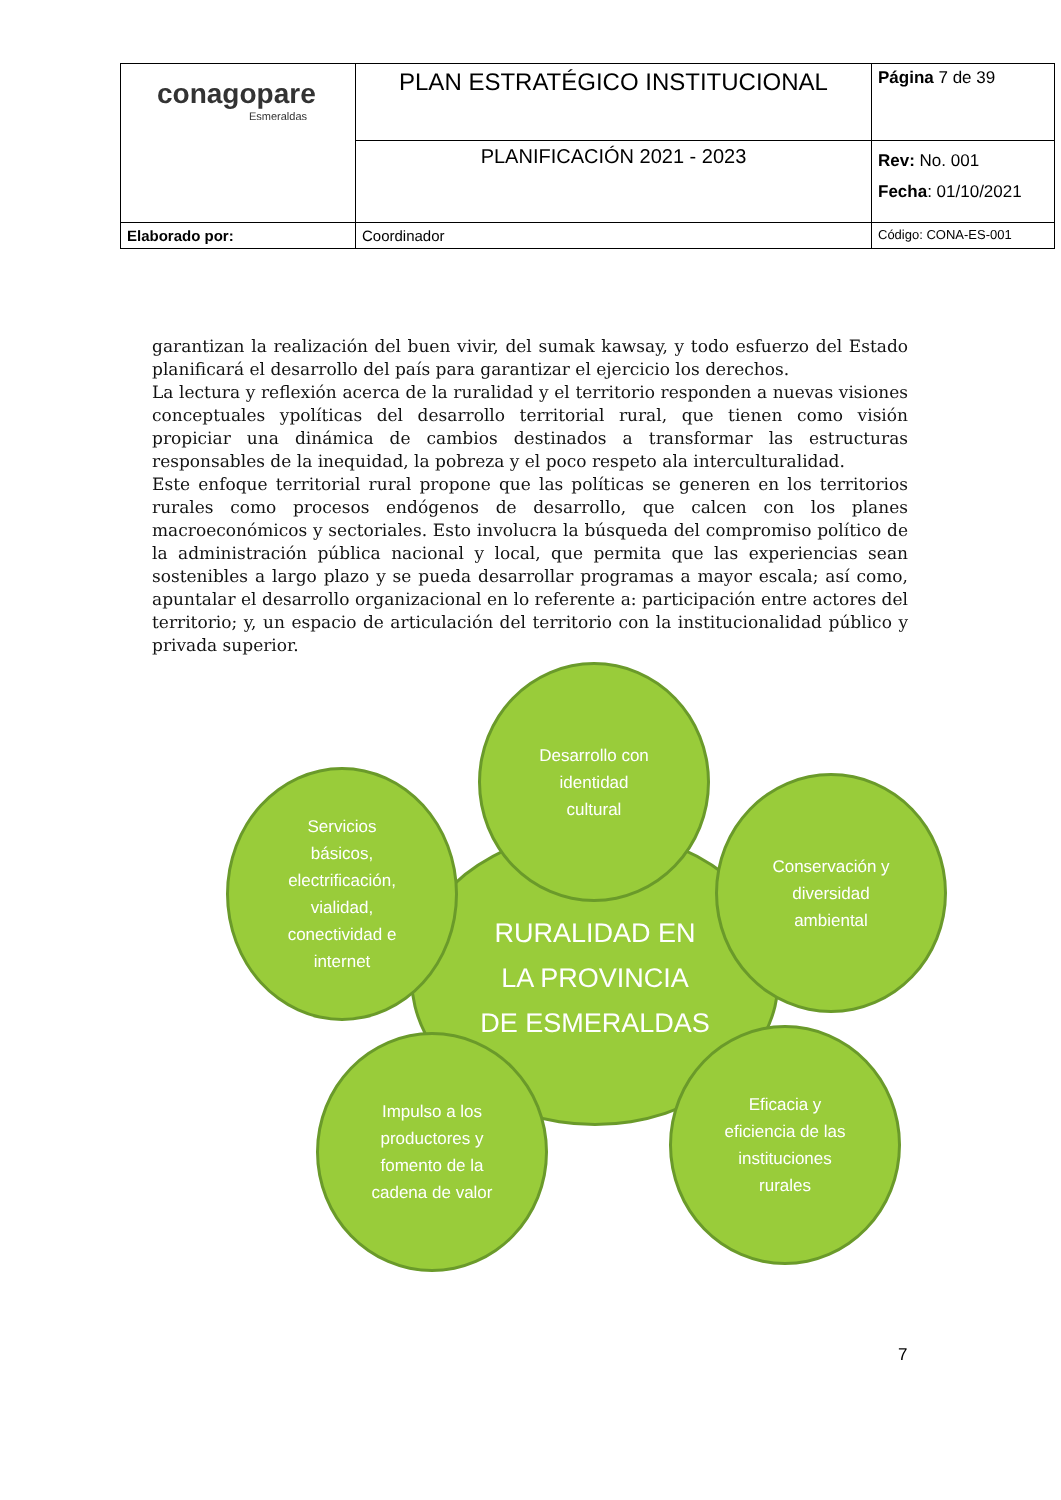| conagopare Esmeraldas | PLAN ESTRATÉGICO INSTITUCIONAL | Página 7 de 39 |
| | PLANIFICACIÓN 2021 - 2023 | Rev: No. 001 Fecha : 01/10/2021 |
| Elaborado por: | Coordinador | Código: CONA-ES-001 |
garantizan la realización del buen vivir, del sumak kawsay, y todo esfuerzo del Estado planificará el desarrollo del país para garantizar el ejercicio los derechos.
La lectura y reflexión acerca de la ruralidad y el territorio responden a nuevas visiones conceptuales ypolíticas del desarrollo territorial rural, que tienen como visión propiciar una dinámica de cambios destinados a transformar las estructuras responsables de la inequidad, la pobreza y el poco respeto ala interculturalidad.
Este enfoque territorial rural propone que las políticas se generen en los territorios rurales como procesos endógenos de desarrollo, que calcen con los planes macroeconómicos y sectoriales. Esto involucra la búsqueda del compromiso político de la administración pública nacional y local, que permita que las experiencias sean sostenibles a largo plazo y se pueda desarrollar programas a mayor escala; así como, apuntalar el desarrollo organizacional en lo referente a: participación entre actores del territorio; y, un espacio de articulación del territorio con la institucionalidad público y privada superior.
RURALIDAD EN
LA PROVINCIA
DE ESMERALDAS
Desarrollo con
identidad
cultural
Servicios
básicos,
electrificación,
vialidad,
conectividad e
internet
Conservación y
diversidad
ambiental
Impulso a los
productores y
fomento de la
cadena de valor
Eficacia y
eficiencia de las
instituciones
rurales
7